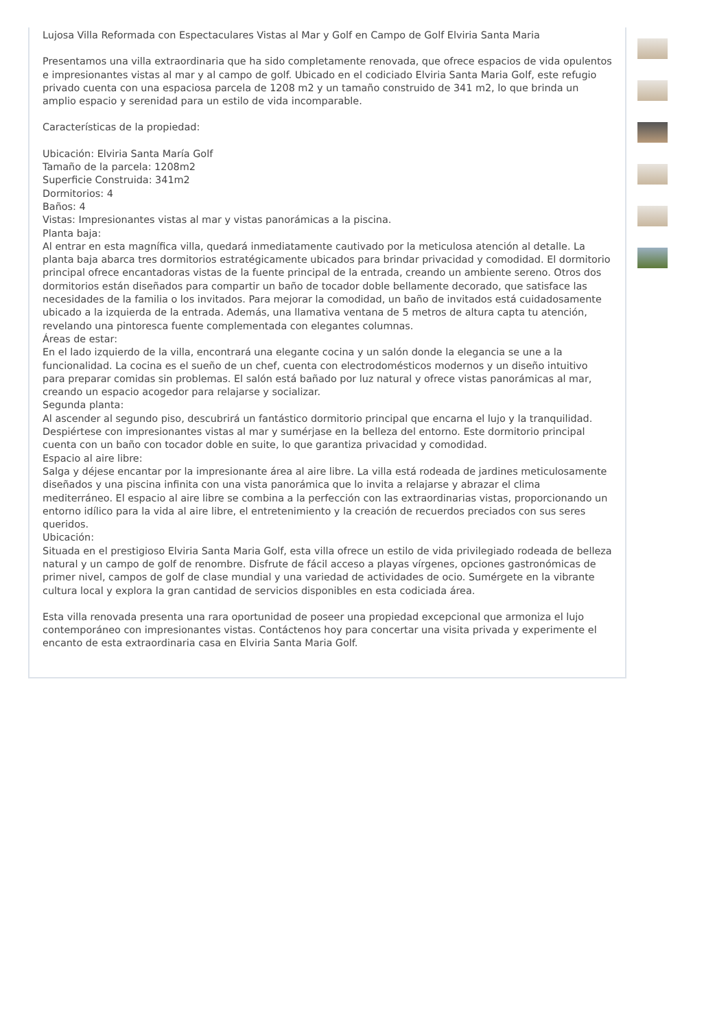Lujosa Villa Reformada con Espectaculares Vistas al Mar y Golf en Campo de Golf Elviria Santa Maria
Presentamos una villa extraordinaria que ha sido completamente renovada, que ofrece espacios de vida opulentos e impresionantes vistas al mar y al campo de golf. Ubicado en el codiciado Elviria Santa Maria Golf, este refugio privado cuenta con una espaciosa parcela de 1208 m2 y un tamaño construido de 341 m2, lo que brinda un amplio espacio y serenidad para un estilo de vida incomparable.
Características de la propiedad:
Ubicación: Elviria Santa María Golf
Tamaño de la parcela: 1208m2
Superficie Construida: 341m2
Dormitorios: 4
Baños: 4
Vistas: Impresionantes vistas al mar y vistas panorámicas a la piscina.
Planta baja:
Al entrar en esta magnífica villa, quedará inmediatamente cautivado por la meticulosa atención al detalle. La planta baja abarca tres dormitorios estratégicamente ubicados para brindar privacidad y comodidad. El dormitorio principal ofrece encantadoras vistas de la fuente principal de la entrada, creando un ambiente sereno. Otros dos dormitorios están diseñados para compartir un baño de tocador doble bellamente decorado, que satisface las necesidades de la familia o los invitados. Para mejorar la comodidad, un baño de invitados está cuidadosamente ubicado a la izquierda de la entrada. Además, una llamativa ventana de 5 metros de altura capta tu atención, revelando una pintoresca fuente complementada con elegantes columnas.
Áreas de estar:
En el lado izquierdo de la villa, encontrará una elegante cocina y un salón donde la elegancia se une a la funcionalidad. La cocina es el sueño de un chef, cuenta con electrodomésticos modernos y un diseño intuitivo para preparar comidas sin problemas. El salón está bañado por luz natural y ofrece vistas panorámicas al mar, creando un espacio acogedor para relajarse y socializar.
Segunda planta:
Al ascender al segundo piso, descubrirá un fantástico dormitorio principal que encarna el lujo y la tranquilidad. Despiértese con impresionantes vistas al mar y sumérjase en la belleza del entorno. Este dormitorio principal cuenta con un baño con tocador doble en suite, lo que garantiza privacidad y comodidad.
Espacio al aire libre:
Salga y déjese encantar por la impresionante área al aire libre. La villa está rodeada de jardines meticulosamente diseñados y una piscina infinita con una vista panorámica que lo invita a relajarse y abrazar el clima mediterráneo. El espacio al aire libre se combina a la perfección con las extraordinarias vistas, proporcionando un entorno idílico para la vida al aire libre, el entretenimiento y la creación de recuerdos preciados con sus seres queridos.
Ubicación:
Situada en el prestigioso Elviria Santa Maria Golf, esta villa ofrece un estilo de vida privilegiado rodeada de belleza natural y un campo de golf de renombre. Disfrute de fácil acceso a playas vírgenes, opciones gastronómicas de primer nivel, campos de golf de clase mundial y una variedad de actividades de ocio. Sumérgete en la vibrante cultura local y explora la gran cantidad de servicios disponibles en esta codiciada área.
Esta villa renovada presenta una rara oportunidad de poseer una propiedad excepcional que armoniza el lujo contemporáneo con impresionantes vistas. Contáctenos hoy para concertar una visita privada y experimente el encanto de esta extraordinaria casa en Elviria Santa Maria Golf.